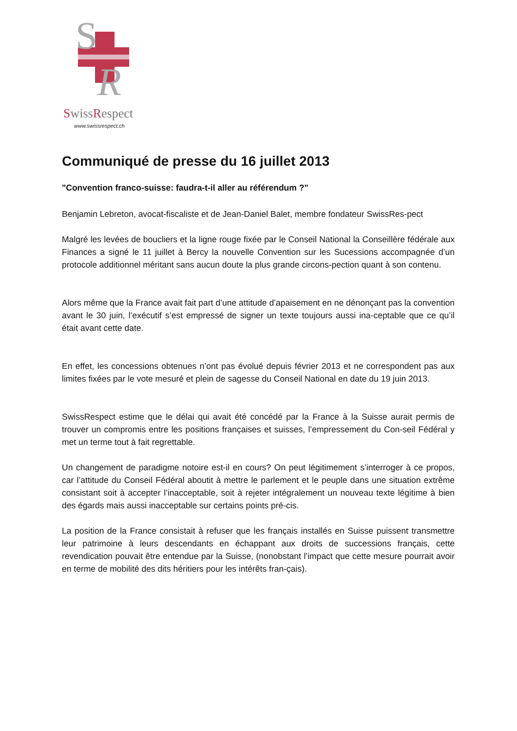S
R
SwissRespect
www.swissrespect.ch
Communiqué de presse du 16 juillet 2013
"Convention franco-suisse: faudra-t-il aller au référendum ?"
Benjamin Lebreton, avocat-fiscaliste et de Jean-Daniel Balet, membre fondateur SwissRes-pect
Malgré les levées de boucliers et la ligne rouge fixée par le Conseil National la Conseillère fédérale aux Finances a signé le 11 juillet à Bercy la nouvelle Convention sur les Sucessions accompagnée d’un protocole additionnel méritant sans aucun doute la plus grande circons-pection quant à son contenu.
Alors même que la France avait fait part d’une attitude d’apaisement en ne dénonçant pas la convention avant le 30 juin, l’exécutif s’est empressé de signer un texte toujours aussi ina-ceptable que ce qu’il était avant cette date.
En effet, les concessions obtenues n’ont pas évolué depuis février 2013 et ne correspondent pas aux limites fixées par le vote mesuré et plein de sagesse du Conseil National en date du 19 juin 2013.
SwissRespect estime que le délai qui avait été concédé par la France à la Suisse aurait permis de trouver un compromis entre les positions françaises et suisses, l’empressement du Con-seil Fédéral y met un terme tout à fait regrettable.
Un changement de paradigme notoire est-il en cours? On peut légitimement s’interroger à ce propos, car l’attitude du Conseil Fédéral aboutit à mettre le parlement et le peuple dans une situation extrême consistant soit à accepter l’inacceptable, soit à rejeter intégralement un nouveau texte légitime à bien des égards mais aussi inacceptable sur certains points pré-cis.
La position de la France consistait à refuser que les français installés en Suisse puissent transmettre leur patrimoine à leurs descendants en échappant aux droits de successions français, cette revendication pouvait être entendue par la Suisse, (nonobstant l’impact que cette mesure pourrait avoir en terme de mobilité des dits héritiers pour les intérêts fran-çais).